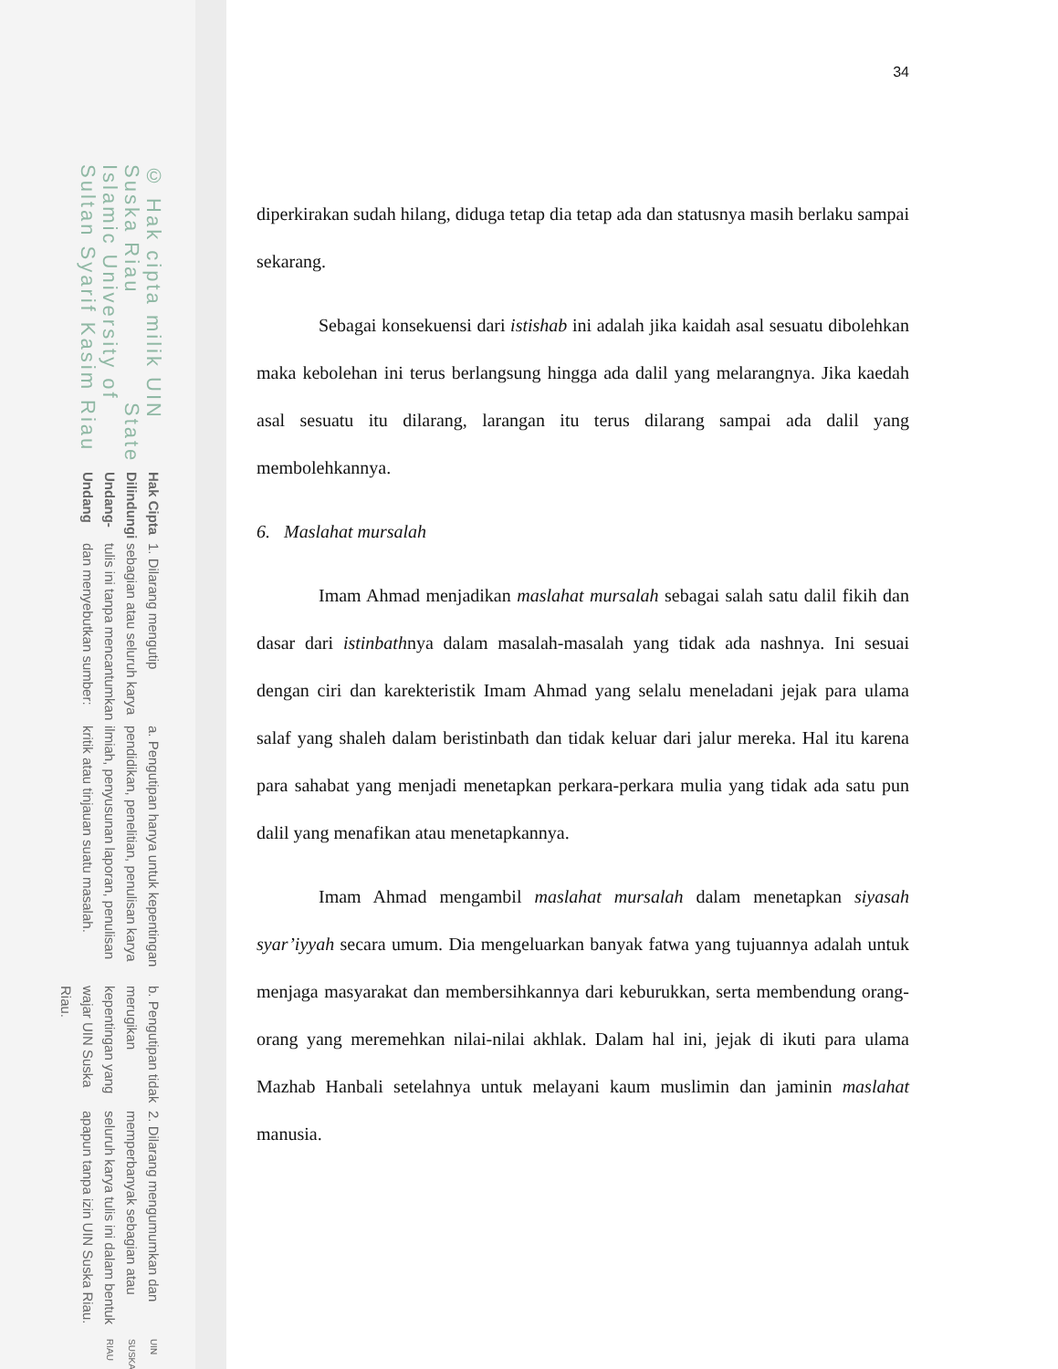UIN SUSKA RIAU
2. Dilarang mengumumkan dan memperbanyak sebagian atau seluruh karya tulis ini dalam bentuk apapun tanpa izin UIN Suska Riau.
b. Pengutipan tidak merugikan kepentingan yang wajar UIN Suska Riau.
a. Pengutipan hanya untuk kepentingan pendidikan, penelitian, penulisan karya ilmiah, penyusunan laporan, penulisan kritik atau tinjauan suatu masalah.
1. Dilarang mengutip sebagian atau seluruh karya tulis ini tanpa mencantumkan dan menyebutkan sumber:
Hak Cipta Dilindungi Undang-Undang
© Hak cipta milik UIN Suska Riau State Islamic University of Sultan Syarif Kasim Riau
34
diperkirakan sudah hilang, diduga tetap dia tetap ada dan statusnya masih berlaku sampai sekarang.
Sebagai konsekuensi dari istishab ini adalah jika kaidah asal sesuatu dibolehkan maka kebolehan ini terus berlangsung hingga ada dalil yang melarangnya. Jika kaedah asal sesuatu itu dilarang, larangan itu terus dilarang sampai ada dalil yang membolehkannya.
6. Maslahat mursalah
Imam Ahmad menjadikan maslahat mursalah sebagai salah satu dalil fikih dan dasar dari istinbathnya dalam masalah-masalah yang tidak ada nashnya. Ini sesuai dengan ciri dan karekteristik Imam Ahmad yang selalu meneladani jejak para ulama salaf yang shaleh dalam beristinbath dan tidak keluar dari jalur mereka. Hal itu karena para sahabat yang menjadi menetapkan perkara-perkara mulia yang tidak ada satu pun dalil yang menafikan atau menetapkannya.
Imam Ahmad mengambil maslahat mursalah dalam menetapkan siyasah syar’iyyah secara umum. Dia mengeluarkan banyak fatwa yang tujuannya adalah untuk menjaga masyarakat dan membersihkannya dari keburukkan, serta membendung orang-orang yang meremehkan nilai-nilai akhlak. Dalam hal ini, jejak di ikuti para ulama Mazhab Hanbali setelahnya untuk melayani kaum muslimin dan jaminin maslahat manusia.